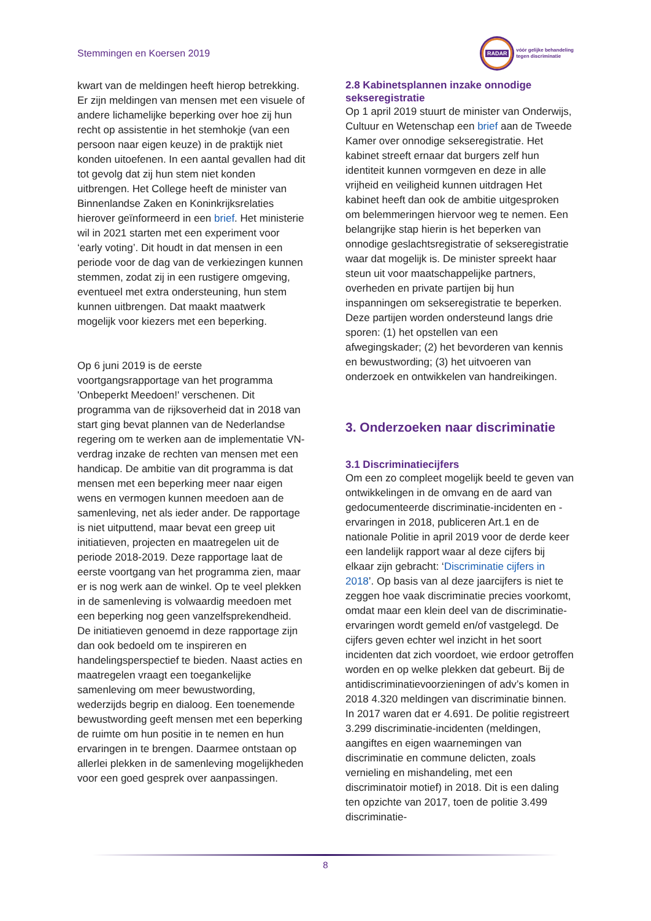Stemmingen en Koersen 2019
RADAR
vóór gelijke behandeling
tegen discriminatie
kwart van de meldingen heeft hierop betrekking. Er zijn meldingen van mensen met een visuele of andere lichamelijke beperking over hoe zij hun recht op assistentie in het stemhokje (van een persoon naar eigen keuze) in de praktijk niet konden uitoefenen. In een aantal gevallen had dit tot gevolg dat zij hun stem niet konden uitbrengen. Het College heeft de minister van Binnenlandse Zaken en Koninkrijksrelaties hierover geïnformeerd in een brief. Het ministerie wil in 2021 starten met een experiment voor ‘early voting’. Dit houdt in dat mensen in een periode voor de dag van de verkiezingen kunnen stemmen, zodat zij in een rustigere omgeving, eventueel met extra ondersteuning, hun stem kunnen uitbrengen. Dat maakt maatwerk mogelijk voor kiezers met een beperking.
Op 6 juni 2019 is de eerste voortgangsrapportage van het programma 'Onbeperkt Meedoen!' verschenen. Dit programma van de rijksoverheid dat in 2018 van start ging bevat plannen van de Nederlandse regering om te werken aan de implementatie VN-verdrag inzake de rechten van mensen met een handicap. De ambitie van dit programma is dat mensen met een beperking meer naar eigen wens en vermogen kunnen meedoen aan de samenleving, net als ieder ander. De rapportage is niet uitputtend, maar bevat een greep uit initiatieven, projecten en maatregelen uit de periode 2018-2019. Deze rapportage laat de eerste voortgang van het programma zien, maar er is nog werk aan de winkel. Op te veel plekken in de samenleving is volwaardig meedoen met een beperking nog geen vanzelfsprekendheid. De initiatieven genoemd in deze rapportage zijn dan ook bedoeld om te inspireren en handelingsperspectief te bieden. Naast acties en maatregelen vraagt een toegankelijke samenleving om meer bewustwording, wederzijds begrip en dialoog. Een toenemende bewustwording geeft mensen met een beperking de ruimte om hun positie in te nemen en hun ervaringen in te brengen. Daarmee ontstaan op allerlei plekken in de samenleving mogelijkheden voor een goed gesprek over aanpassingen.
2.8 Kabinetsplannen inzake onnodige sekseregistratie
Op 1 april 2019 stuurt de minister van Onderwijs, Cultuur en Wetenschap een brief aan de Tweede Kamer over onnodige sekseregistratie. Het kabinet streeft ernaar dat burgers zelf hun identiteit kunnen vormgeven en deze in alle vrijheid en veiligheid kunnen uitdragen Het kabinet heeft dan ook de ambitie uitgesproken om belemmeringen hiervoor weg te nemen. Een belangrijke stap hierin is het beperken van onnodige geslachtsregistratie of sekseregistratie waar dat mogelijk is. De minister spreekt haar steun uit voor maatschappelijke partners, overheden en private partijen bij hun inspanningen om sekseregistratie te beperken. Deze partijen worden ondersteund langs drie sporen: (1) het opstellen van een afwegingskader; (2) het bevorderen van kennis en bewustwording; (3) het uitvoeren van onderzoek en ontwikkelen van handreikingen.
3. Onderzoeken naar discriminatie
3.1 Discriminatiecijfers
Om een zo compleet mogelijk beeld te geven van ontwikkelingen in de omvang en de aard van gedocumenteerde discriminatie-incidenten en -ervaringen in 2018, publiceren Art.1 en de nationale Politie in april 2019 voor de derde keer een landelijk rapport waar al deze cijfers bij elkaar zijn gebracht: ‘Discriminatie cijfers in 2018’. Op basis van al deze jaarcijfers is niet te zeggen hoe vaak discriminatie precies voorkomt, omdat maar een klein deel van de discriminatie-ervaringen wordt gemeld en/of vastgelegd. De cijfers geven echter wel inzicht in het soort incidenten dat zich voordoet, wie erdoor getroffen worden en op welke plekken dat gebeurt. Bij de antidiscriminatievoorzieningen of adv’s komen in 2018 4.320 meldingen van discriminatie binnen. In 2017 waren dat er 4.691. De politie registreert 3.299 discriminatie-incidenten (meldingen, aangiftes en eigen waarnemingen van discriminatie en commune delicten, zoals vernieling en mishandeling, met een discriminatoir motief) in 2018. Dit is een daling ten opzichte van 2017, toen de politie 3.499 discriminatie-
8